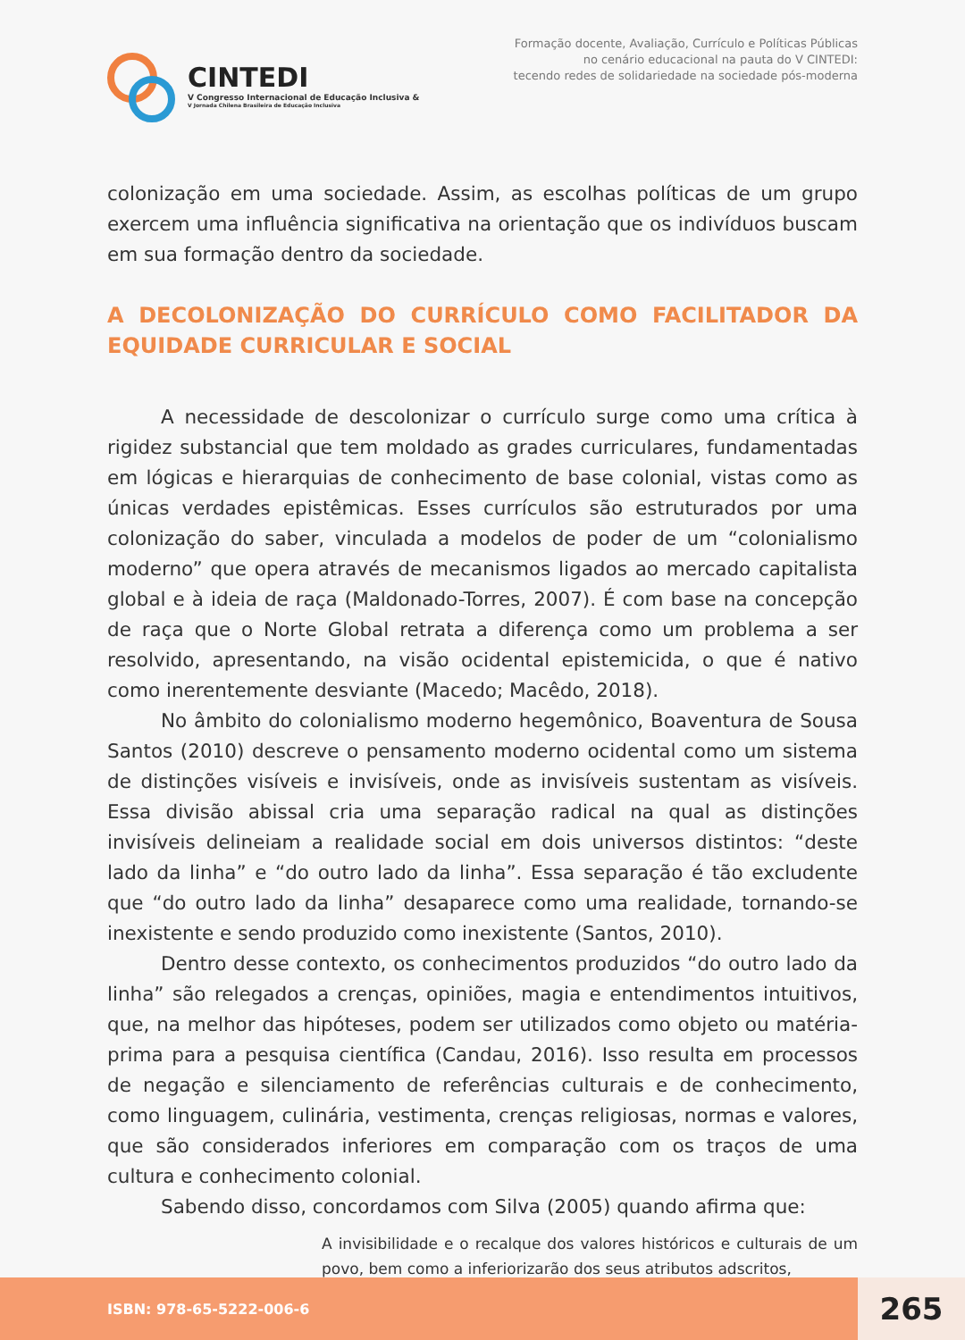CINTEDI
V Congresso Internacional de Educação Inclusiva &
V Jornada Chilena Brasileira de Educação Inclusiva
Formação docente, Avaliação, Currículo e Políticas Públicas
no cenário educacional na pauta do V CINTEDI:
tecendo redes de solidariedade na sociedade pós-moderna
colonização em uma sociedade. Assim, as escolhas políticas de um grupo exercem uma influência significativa na orientação que os indivíduos buscam em sua formação dentro da sociedade.
A DECOLONIZAÇÃO DO CURRÍCULO COMO FACILITADOR DA EQUIDADE CURRICULAR E SOCIAL
A necessidade de descolonizar o currículo surge como uma crítica à rigidez substancial que tem moldado as grades curriculares, fundamentadas em lógicas e hierarquias de conhecimento de base colonial, vistas como as únicas verdades epistêmicas. Esses currículos são estruturados por uma colonização do saber, vinculada a modelos de poder de um “colonialismo moderno” que opera através de mecanismos ligados ao mercado capitalista global e à ideia de raça (Maldonado-Torres, 2007). É com base na concepção de raça que o Norte Global retrata a diferença como um problema a ser resolvido, apresentando, na visão ocidental epistemicida, o que é nativo como inerentemente desviante (Macedo; Macêdo, 2018).
No âmbito do colonialismo moderno hegemônico, Boaventura de Sousa Santos (2010) descreve o pensamento moderno ocidental como um sistema de distinções visíveis e invisíveis, onde as invisíveis sustentam as visíveis. Essa divisão abissal cria uma separação radical na qual as distinções invisíveis delineiam a realidade social em dois universos distintos: “deste lado da linha” e “do outro lado da linha”. Essa separação é tão excludente que “do outro lado da linha” desaparece como uma realidade, tornando-se inexistente e sendo produzido como inexistente (Santos, 2010).
Dentro desse contexto, os conhecimentos produzidos “do outro lado da linha” são relegados a crenças, opiniões, magia e entendimentos intuitivos, que, na melhor das hipóteses, podem ser utilizados como objeto ou matéria-prima para a pesquisa científica (Candau, 2016). Isso resulta em processos de negação e silenciamento de referências culturais e de conhecimento, como linguagem, culinária, vestimenta, crenças religiosas, normas e valores, que são considerados inferiores em comparação com os traços de uma cultura e conhecimento colonial.
Sabendo disso, concordamos com Silva (2005) quando afirma que:
A invisibilidade e o recalque dos valores históricos e culturais de um povo, bem como a inferiorizarão dos seus atributos adscritos,
ISBN: 978-65-5222-006-6
265